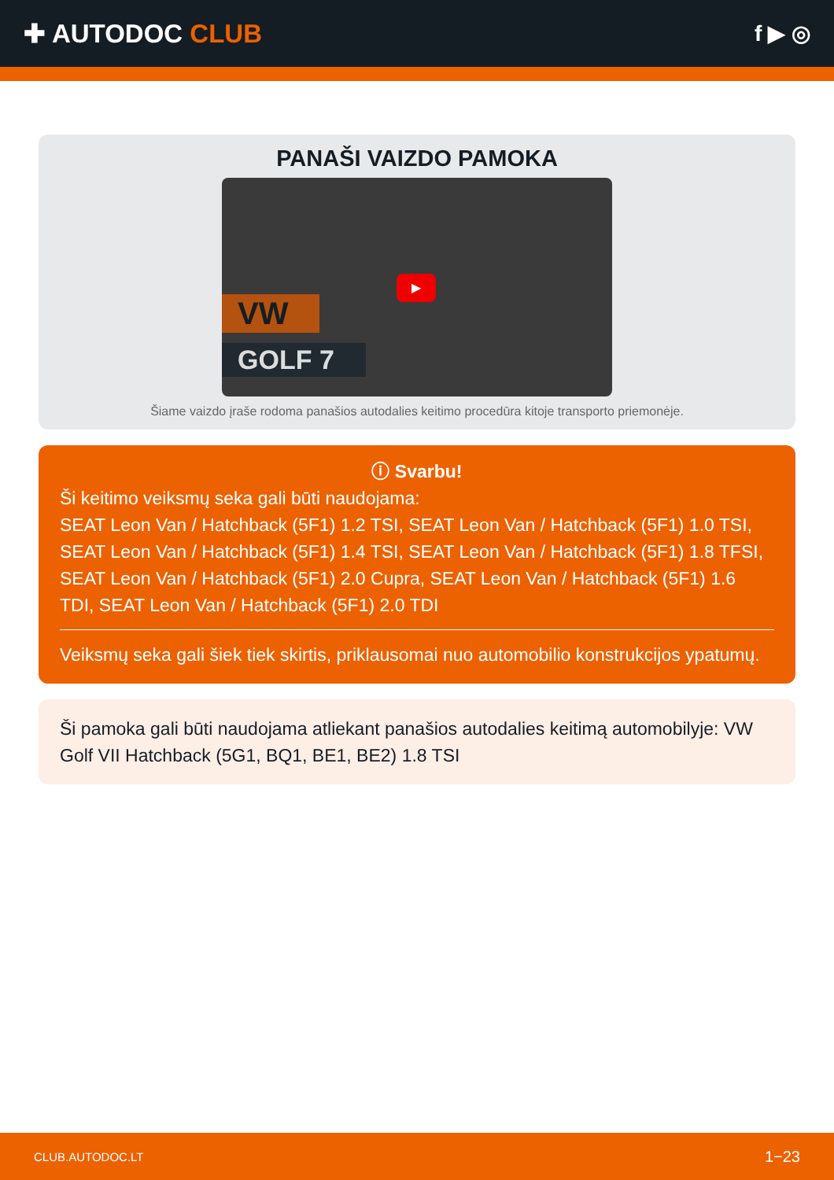✚ AUTODOC CLUB
f ▶ ◎
PANAŠI VAIZDO PAMOKA
▶
VW
GOLF 7
Šiame vaizdo įraše rodoma panašios autodalies keitimo procedūra kitoje transporto priemonėje.
ⓘ Svarbu!
Ši keitimo veiksmų seka gali būti naudojama:
SEAT Leon Van / Hatchback (5F1) 1.2 TSI, SEAT Leon Van / Hatchback (5F1) 1.0 TSI, SEAT Leon Van / Hatchback (5F1) 1.4 TSI, SEAT Leon Van / Hatchback (5F1) 1.8 TFSI, SEAT Leon Van / Hatchback (5F1) 2.0 Cupra, SEAT Leon Van / Hatchback (5F1) 1.6 TDI, SEAT Leon Van / Hatchback (5F1) 2.0 TDI
Veiksmų seka gali šiek tiek skirtis, priklausomai nuo automobilio konstrukcijos ypatumų.
Ši pamoka gali būti naudojama atliekant panašios autodalies keitimą automobilyje: VW Golf VII Hatchback (5G1, BQ1, BE1, BE2) 1.8 TSI
CLUB.AUTODOC.LT 1−23